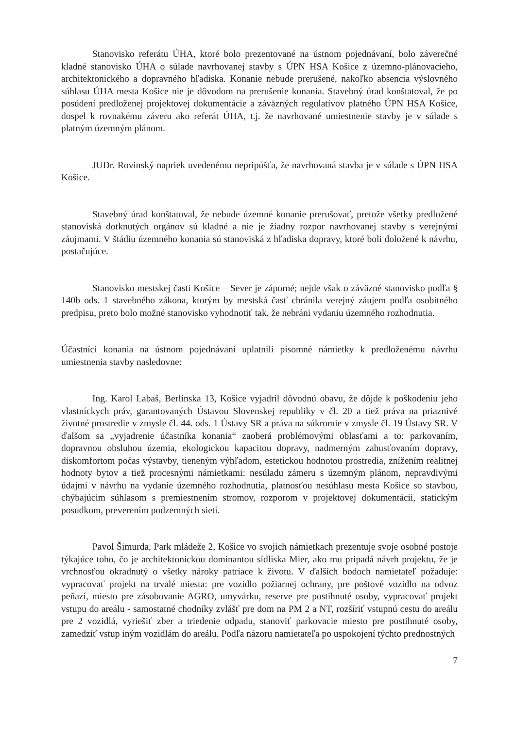Stanovisko referátu ÚHA, ktoré bolo prezentované na ústnom pojednávaní, bolo záverečné kladné stanovisko ÚHA o súlade navrhovanej stavby s ÚPN HSA Košice z územno-plánovacieho, architektonického a dopravného hľadiska. Konanie nebude prerušené, nakoľko absencia výslovného súhlasu ÚHA mesta Košice nie je dôvodom na prerušenie konania. Stavebný úrad konštatoval, že po posúdení predloženej projektovej dokumentácie a záväzných regulatívov platného ÚPN HSA Košice, dospel k rovnakému záveru ako referát ÚHA, t.j. že navrhované umiestnenie stavby je v súlade s platným územným plánom.
JUDr. Rovinský napriek uvedenému nepripúšťa, že navrhovaná stavba je v súlade s ÚPN HSA Košice.
Stavebný úrad konštatoval, že nebude územné konanie prerušovať, pretože všetky predložené stanoviská dotknutých orgánov sú kladné a nie je žiadny rozpor navrhovanej stavby s verejnými záujmami. V štádiu územného konania sú stanoviská z hľadiska dopravy, ktoré boli doložené k návrhu, postačujúce.
Stanovisko mestskej časti Košice – Sever je záporné; nejde však o záväzné stanovisko podľa § 140b ods. 1 stavebného zákona, ktorým by mestská časť chránila verejný záujem podľa osobitného predpisu, preto bolo možné stanovisko vyhodnotiť tak, že nebráni vydaniu územného rozhodnutia.
Účastníci konania na ústnom pojednávaní uplatnili písomné námietky k predloženému návrhu umiestnenia stavby nasledovne:
Ing. Karol Labaš, Berlínska 13, Košice vyjadril dôvodnú obavu, že dôjde k poškodeniu jeho vlastníckych práv, garantovaných Ústavou Slovenskej republiky v čl. 20 a tiež práva na priaznivé životné prostredie v zmysle čl. 44. ods. 1 Ústavy SR a práva na súkromie v zmysle čl. 19 Ústavy SR. V ďalšom sa „vyjadrenie účastníka konania“ zaoberá problémovými oblasťami a to: parkovaním, dopravnou obsluhou územia, ekologickou kapacitou dopravy, nadmerným zahusťovaním dopravy, diskomfortom počas výstavby, tieneným výhľadom, estetickou hodnotou prostredia, znížením realitnej hodnoty bytov a tiež procesnými námietkami: nesúladu zámeru s územným plánom, nepravdivými údajmi v návrhu na vydanie územného rozhodnutia, platnosťou nesúhlasu mesta Košice so stavbou, chýbajúcim súhlasom s premiestnením stromov, rozporom v projektovej dokumentácii, statickým posudkom, preverením podzemných sietí.
Pavol Šimurda, Park mládeže 2, Košice vo svojich námietkach prezentuje svoje osobné postoje týkajúce toho, čo je architektonickou dominantou sídliska Mier, ako mu pripadá návrh projektu, že je vrchnosťou okradnutý o všetky nároky patriace k životu. V ďalších bodoch namietateľ požaduje: vypracovať projekt na trvalé miesta: pre vozidlo požiarnej ochrany, pre poštové vozidlo na odvoz peňazí, miesto pre zásobovanie AGRO, umyvárku, reserve pre postihnuté osoby, vypracovať projekt vstupu do areálu - samostatné chodníky zvlášť pre dom na PM 2 a NT, rozšíriť vstupnú cestu do areálu pre 2 vozidlá, vyriešiť zber a triedenie odpadu, stanoviť parkovacie miesto pre postihnuté osoby, zamedziť vstup iným vozidlám do areálu. Podľa názoru namietateľa po uspokojení týchto prednostných
7